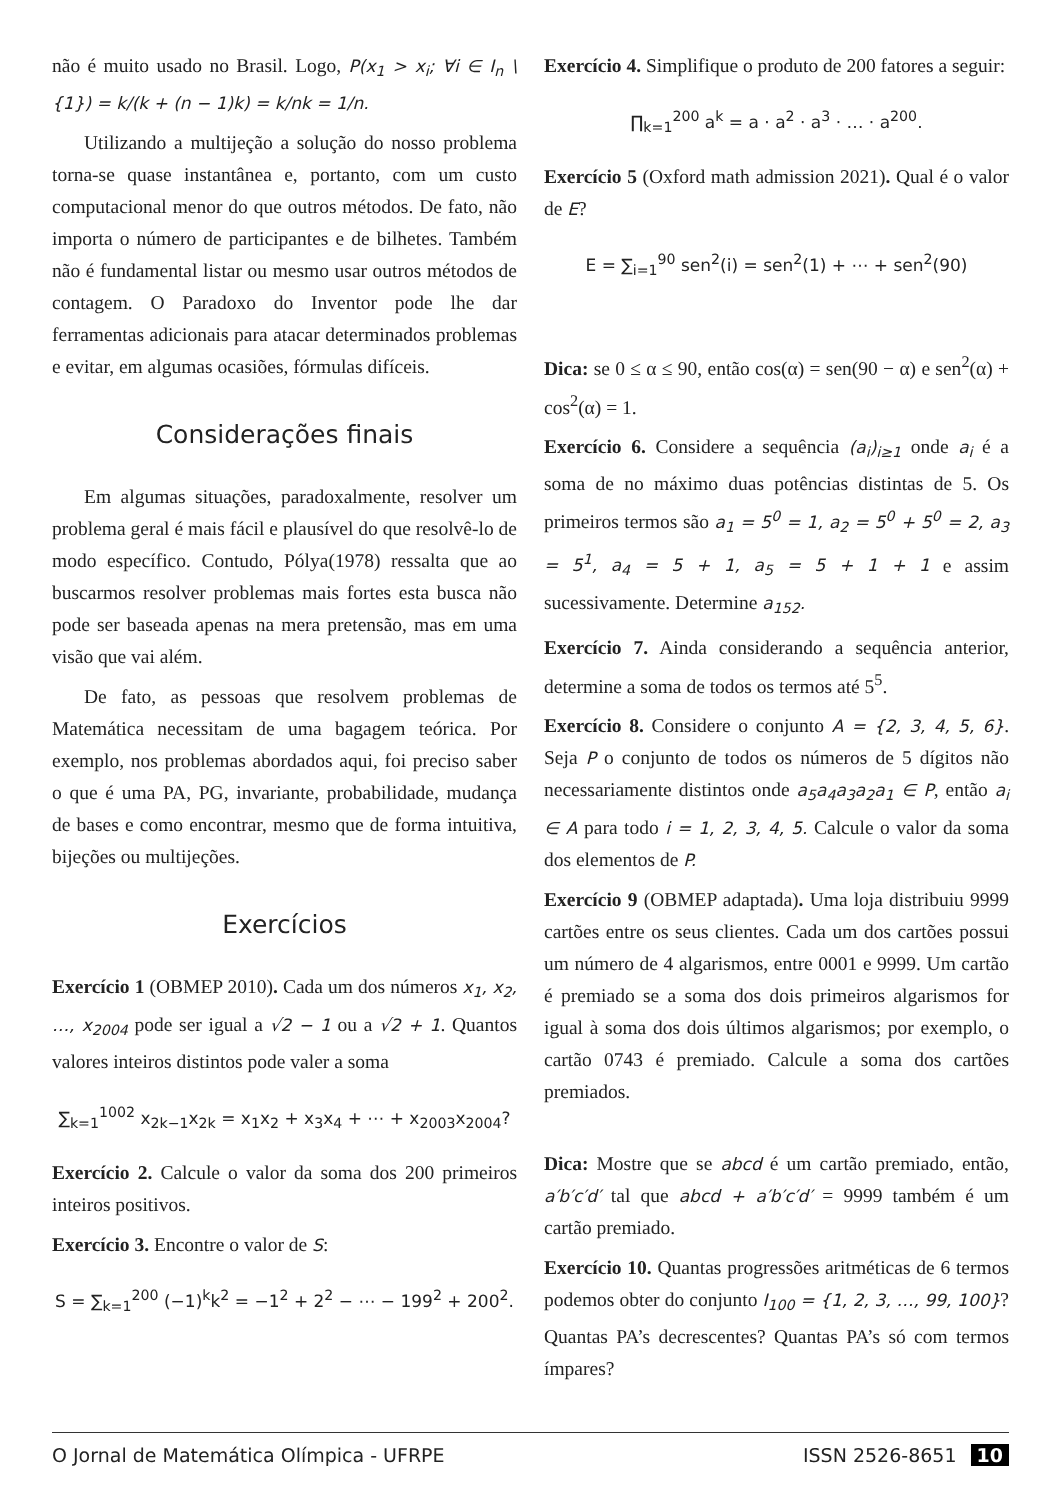não é muito usado no Brasil. Logo, P(x<sub>1</sub> > x<sub>i</sub>; ∀i ∈ I<sub>n</sub> \ {1}) = k/(k + (n − 1)k) = k/nk = 1/n.
Utilizando a multijeção a solução do nosso problema torna-se quase instantânea e, portanto, com um custo computacional menor do que outros métodos. De fato, não importa o número de participantes e de bilhetes. Também não é fundamental listar ou mesmo usar outros métodos de contagem. O Paradoxo do Inventor pode lhe dar ferramentas adicionais para atacar determinados problemas e evitar, em algumas ocasiões, fórmulas difíceis.
Considerações finais
Em algumas situações, paradoxalmente, resolver um problema geral é mais fácil e plausível do que resolvê-lo de modo específico. Contudo, Pólya(1978) ressalta que ao buscarmos resolver problemas mais fortes esta busca não pode ser baseada apenas na mera pretensão, mas em uma visão que vai além.
De fato, as pessoas que resolvem problemas de Matemática necessitam de uma bagagem teórica. Por exemplo, nos problemas abordados aqui, foi preciso saber o que é uma PA, PG, invariante, probabilidade, mudança de bases e como encontrar, mesmo que de forma intuitiva, bijeções ou multijeções.
Exercícios
Exercício 1 (OBMEP 2010). Cada um dos números x<sub>1</sub>, x<sub>2</sub>, …, x<sub>2004</sub> pode ser igual a √2 − 1 ou a √2 + 1. Quantos valores inteiros distintos pode valer a soma
∑<sub>k=1</sub><sup>1002</sup> x<sub>2k−1</sub>x<sub>2k</sub> = x<sub>1</sub>x<sub>2</sub> + x<sub>3</sub>x<sub>4</sub> + ⋯ + x<sub>2003</sub>x<sub>2004</sub>?
Exercício 2. Calcule o valor da soma dos 200 primeiros inteiros positivos.
Exercício 3. Encontre o valor de S:
S = ∑<sub>k=1</sub><sup>200</sup> (−1)<sup>k</sup>k<sup>2</sup> = −1<sup>2</sup> + 2<sup>2</sup> − ⋯ − 199<sup>2</sup> + 200<sup>2</sup>.
Exercício 4. Simplifique o produto de 200 fatores a seguir:
∏<sub>k=1</sub><sup>200</sup> a<sup>k</sup> = a · a<sup>2</sup> · a<sup>3</sup> · … · a<sup>200</sup>.
Exercício 5 (Oxford math admission 2021). Qual é o valor de E?
E = ∑<sub>i=1</sub><sup>90</sup> sen<sup>2</sup>(i) = sen<sup>2</sup>(1) + ⋯ + sen<sup>2</sup>(90)
Dica: se 0 ≤ α ≤ 90, então cos(α) = sen(90 − α) e sen<sup>2</sup>(α) + cos<sup>2</sup>(α) = 1.
Exercício 6. Considere a sequência (a<sub>i</sub>)<sub>i≥1</sub> onde a<sub>i</sub> é a soma de no máximo duas potências distintas de 5. Os primeiros termos são a<sub>1</sub> = 5<sup>0</sup> = 1, a<sub>2</sub> = 5<sup>0</sup> + 5<sup>0</sup> = 2, a<sub>3</sub> = 5<sup>1</sup>, a<sub>4</sub> = 5 + 1, a<sub>5</sub> = 5 + 1 + 1 e assim sucessivamente. Determine a<sub>152</sub>.
Exercício 7. Ainda considerando a sequência anterior, determine a soma de todos os termos até 5<sup>5</sup>.
Exercício 8. Considere o conjunto A = {2, 3, 4, 5, 6}. Seja P o conjunto de todos os números de 5 dígitos não necessariamente distintos onde a<sub>5</sub>a<sub>4</sub>a<sub>3</sub>a<sub>2</sub>a<sub>1</sub> ∈ P, então a<sub>i</sub> ∈ A para todo i = 1, 2, 3, 4, 5. Calcule o valor da soma dos elementos de P.
Exercício 9 (OBMEP adaptada). Uma loja distribuiu 9999 cartões entre os seus clientes. Cada um dos cartões possui um número de 4 algarismos, entre 0001 e 9999. Um cartão é premiado se a soma dos dois primeiros algarismos for igual à soma dos dois últimos algarismos; por exemplo, o cartão 0743 é premiado. Calcule a soma dos cartões premiados.
Dica: Mostre que se abcd é um cartão premiado, então, a′b′c′d′ tal que abcd + a′b′c′d′ = 9999 também é um cartão premiado.
Exercício 10. Quantas progressões aritméticas de 6 termos podemos obter do conjunto I<sub>100</sub> = {1, 2, 3, …, 99, 100}? Quantas PA’s decrescentes? Quantas PA’s só com termos ímpares?
O Jornal de Matemática Olímpica - UFRPE ISSN 2526-8651 10